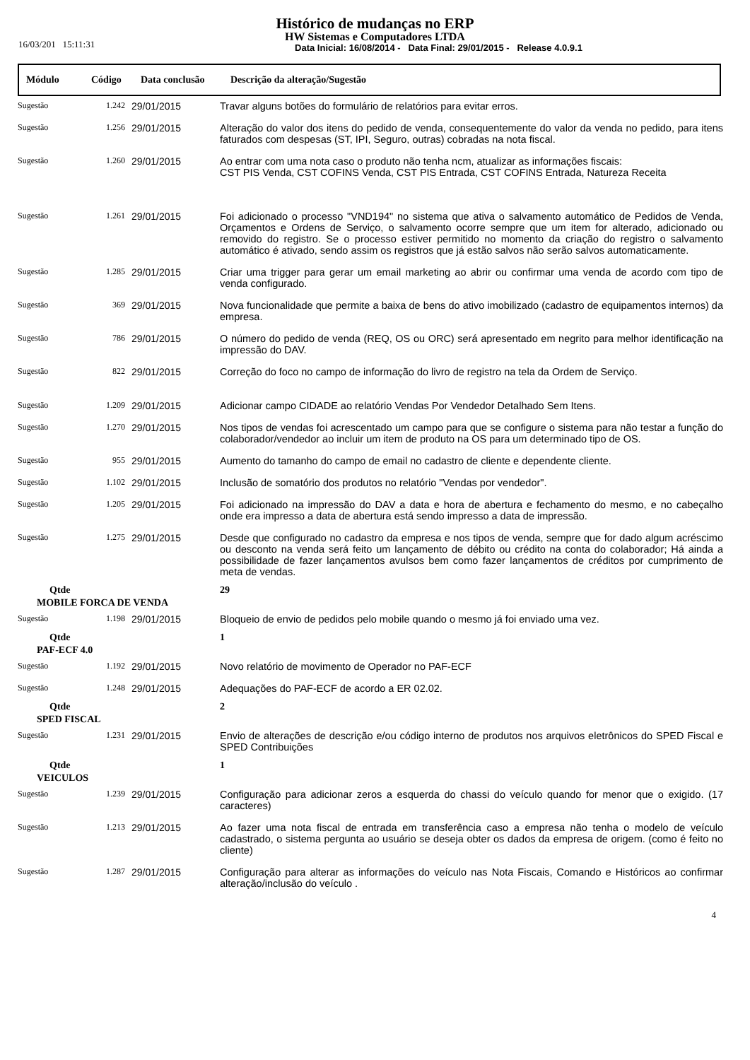Histórico de mudanças no ERP
HW Sistemas e Computadores LTDA
Data Inicial: 16/08/2014 - Data Final: 29/01/2015 - Release 4.0.9.1
16/03/201 15:11:31
| Módulo | Código | Data conclusão | Descrição da alteração/Sugestão |
| --- | --- | --- | --- |
| Sugestão | 1.242 | 29/01/2015 | Travar alguns botões do formulário de relatórios para evitar erros. |
| Sugestão | 1.256 | 29/01/2015 | Alteração do valor dos itens do pedido de venda, consequentemente do valor da venda no pedido, para itens faturados com despesas (ST, IPI, Seguro, outras) cobradas na nota fiscal. |
| Sugestão | 1.260 | 29/01/2015 | Ao entrar com uma nota caso o produto não tenha ncm, atualizar as informações fiscais: CST PIS Venda, CST COFINS Venda, CST PIS Entrada, CST COFINS Entrada, Natureza Receita |
| Sugestão | 1.261 | 29/01/2015 | Foi adicionado o processo "VND194" no sistema que ativa o salvamento automático de Pedidos de Venda, Orçamentos e Ordens de Serviço, o salvamento ocorre sempre que um item for alterado, adicionado ou removido do registro. Se o processo estiver permitido no momento da criação do registro o salvamento automático é ativado, sendo assim os registros que já estão salvos não serão salvos automaticamente. |
| Sugestão | 1.285 | 29/01/2015 | Criar uma trigger para gerar um email marketing ao abrir ou confirmar uma venda de acordo com tipo de venda configurado. |
| Sugestão | 369 | 29/01/2015 | Nova funcionalidade que permite a baixa de bens do ativo imobilizado (cadastro de equipamentos internos) da empresa. |
| Sugestão | 786 | 29/01/2015 | O número do pedido de venda (REQ, OS ou ORC) será apresentado em negrito para melhor identificação na impressão do DAV. |
| Sugestão | 822 | 29/01/2015 | Correção do foco no campo de informação do livro de registro na tela da Ordem de Serviço. |
| Sugestão | 1.209 | 29/01/2015 | Adicionar campo CIDADE ao relatório Vendas Por Vendedor Detalhado Sem Itens. |
| Sugestão | 1.270 | 29/01/2015 | Nos tipos de vendas foi acrescentado um campo para que se configure o sistema para não testar a função do colaborador/vendedor ao incluir um item de produto na OS para um determinado tipo de OS. |
| Sugestão | 955 | 29/01/2015 | Aumento do tamanho do campo de email no cadastro de cliente e dependente cliente. |
| Sugestão | 1.102 | 29/01/2015 | Inclusão de somatório dos produtos no relatório "Vendas por vendedor". |
| Sugestão | 1.205 | 29/01/2015 | Foi adicionado na impressão do DAV a data e hora de abertura e fechamento do mesmo, e no cabeçalho onde era impresso a data de abertura está sendo impresso a data de impressão. |
| Sugestão | 1.275 | 29/01/2015 | Desde que configurado no cadastro da empresa e nos tipos de venda, sempre que for dado algum acréscimo ou desconto na venda será feito um lançamento de débito ou crédito na conta do colaborador; Há ainda a possibilidade de fazer lançamentos avulsos bem como fazer lançamentos de créditos por cumprimento de meta de vendas. |
| Qtde | | | 29 |
| MOBILE FORCA DE VENDA | | | |
| Sugestão | 1.198 | 29/01/2015 | Bloqueio de envio de pedidos pelo mobile quando o mesmo já foi enviado uma vez. |
| Qtde | | | 1 |
| PAF-ECF 4.0 | | | |
| Sugestão | 1.192 | 29/01/2015 | Novo relatório de movimento de Operador no PAF-ECF |
| Sugestão | 1.248 | 29/01/2015 | Adequações do PAF-ECF de acordo a ER 02.02. |
| Qtde | | | 2 |
| SPED FISCAL | | | |
| Sugestão | 1.231 | 29/01/2015 | Envio de alterações de descrição e/ou código interno de produtos nos arquivos eletrônicos do SPED Fiscal e SPED Contribuições |
| Qtde | | | 1 |
| VEICULOS | | | |
| Sugestão | 1.239 | 29/01/2015 | Configuração para adicionar zeros a esquerda do chassi do veículo quando for menor que o exigido. (17 caracteres) |
| Sugestão | 1.213 | 29/01/2015 | Ao fazer uma nota fiscal de entrada em transferência caso a empresa não tenha o modelo de veículo cadastrado, o sistema pergunta ao usuário se deseja obter os dados da empresa de origem. (como é feito no cliente) |
| Sugestão | 1.287 | 29/01/2015 | Configuração para alterar as informações do veículo nas Nota Fiscais, Comando e Históricos ao confirmar alteração/inclusão do veículo . |
4